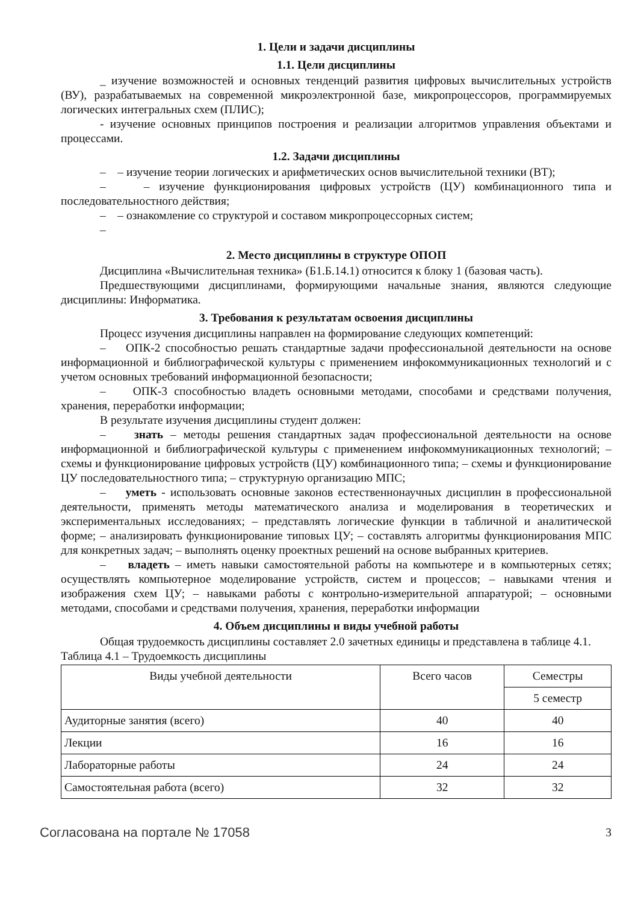1. Цели и задачи дисциплины
1.1. Цели дисциплины
_ изучение возможностей и основных тенденций развития цифровых вычислительных устройств (ВУ), разрабатываемых на современной микроэлектронной базе, микропроцессоров, программируемых логических интегральных схем (ПЛИС);
- изучение основных принципов построения и реализации алгоритмов управления объектами и процессами.
1.2. Задачи дисциплины
– – изучение теории логических и арифметических основ вычислительной техники (ВТ);
– – изучение функционирования цифровых устройств (ЦУ) комбинационного типа и последовательностного действия;
– – ознакомление со структурой и составом микропроцессорных систем;
–
2. Место дисциплины в структуре ОПОП
Дисциплина «Вычислительная техника» (Б1.Б.14.1) относится к блоку 1 (базовая часть).
Предшествующими дисциплинами, формирующими начальные знания, являются следующие дисциплины: Информатика.
3. Требования к результатам освоения дисциплины
Процесс изучения дисциплины направлен на формирование следующих компетенций:
– ОПК-2 способностью решать стандартные задачи профессиональной деятельности на основе информационной и библиографической культуры с применением инфокоммуникационных технологий и с учетом основных требований информационной безопасности;
– ОПК-3 способностью владеть основными методами, способами и средствами получения, хранения, переработки информации;
В результате изучения дисциплины студент должен:
– знать – методы решения стандартных задач профессиональной деятельности на основе информационной и библиографической культуры с применением инфокоммуникационных технологий; – схемы и функционирование цифровых устройств (ЦУ) комбинационного типа; – схемы и функционирование ЦУ последовательностного типа; – структурную организацию МПС;
– уметь - использовать основные законов естественнонаучных дисциплин в профессиональной деятельности, применять методы математического анализа и моделирования в теоретических и экспериментальных исследованиях; – представлять логические функции в табличной и аналитической форме; – анализировать функционирование типовых ЦУ; – составлять алгоритмы функционирования МПС для конкретных задач; – выполнять оценку проектных решений на основе выбранных критериев.
– владеть – иметь навыки самостоятельной работы на компьютере и в компьютерных сетях; осуществлять компьютерное моделирование устройств, систем и процессов; – навыками чтения и изображения схем ЦУ; – навыками работы с контрольно-измерительной аппаратурой; – основными методами, способами и средствами получения, хранения, переработки информации
4. Объем дисциплины и виды учебной работы
Общая трудоемкость дисциплины составляет 2.0 зачетных единицы и представлена в таблице 4.1.
Таблица 4.1 – Трудоемкость дисциплины
| Виды учебной деятельности | Всего часов | Семестры |
| --- | --- | --- |
| | | 5 семестр |
| Аудиторные занятия (всего) | 40 | 40 |
| Лекции | 16 | 16 |
| Лабораторные работы | 24 | 24 |
| Самостоятельная работа (всего) | 32 | 32 |
Согласована на портале № 17058 3